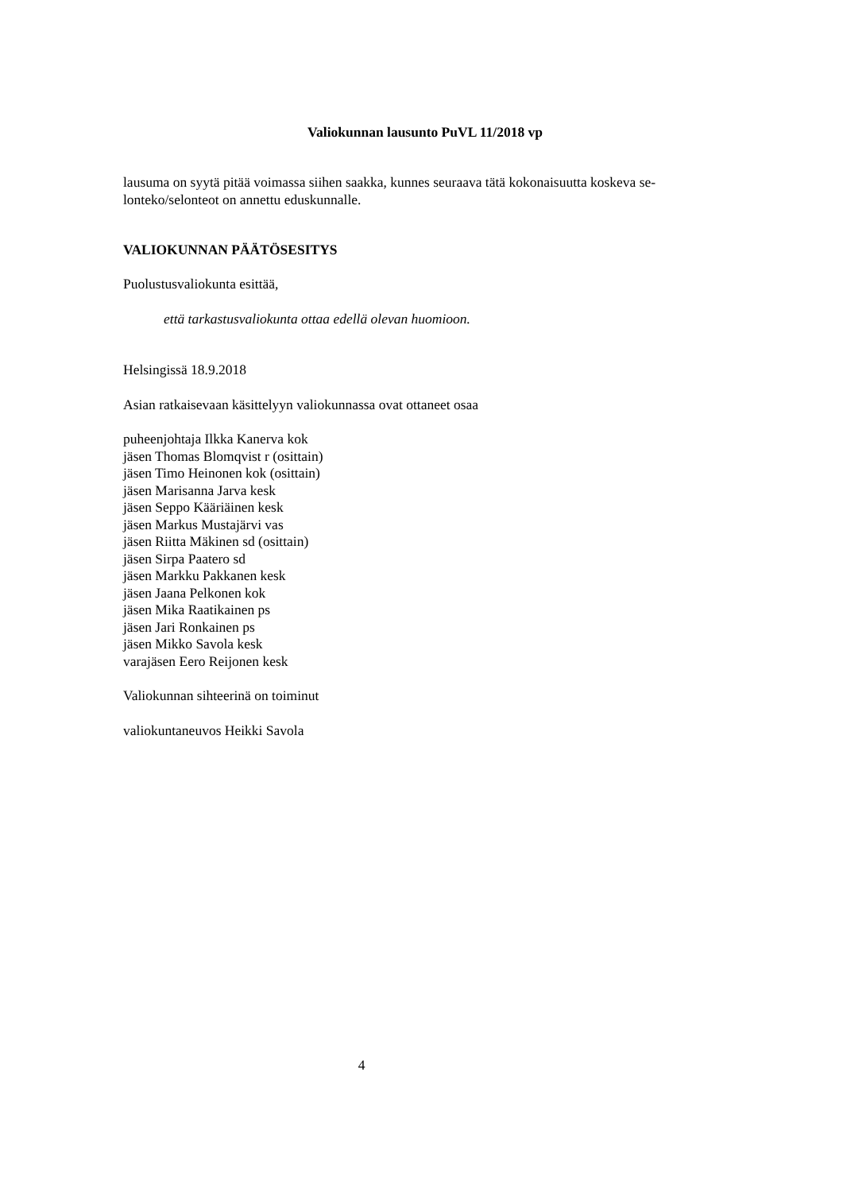Valiokunnan lausunto PuVL 11/2018 vp
lausuma on syytä pitää voimassa siihen saakka, kunnes seuraava tätä kokonaisuutta koskeva se-
lonteko/selonteot on annettu eduskunnalle.
VALIOKUNNAN PÄÄTÖSESITYS
Puolustusvaliokunta esittää,
että tarkastusvaliokunta ottaa edellä olevan huomioon.
Helsingissä 18.9.2018
Asian ratkaisevaan käsittelyyn valiokunnassa ovat ottaneet osaa
puheenjohtaja Ilkka Kanerva kok
jäsen Thomas Blomqvist r (osittain)
jäsen Timo Heinonen kok (osittain)
jäsen Marisanna Jarva kesk
jäsen Seppo Kääriäinen kesk
jäsen Markus Mustajärvi vas
jäsen Riitta Mäkinen sd (osittain)
jäsen Sirpa Paatero sd
jäsen Markku Pakkanen kesk
jäsen Jaana Pelkonen kok
jäsen Mika Raatikainen ps
jäsen Jari Ronkainen ps
jäsen Mikko Savola kesk
varajäsen Eero Reijonen kesk
Valiokunnan sihteerinä on toiminut
valiokuntaneuvos Heikki Savola
4